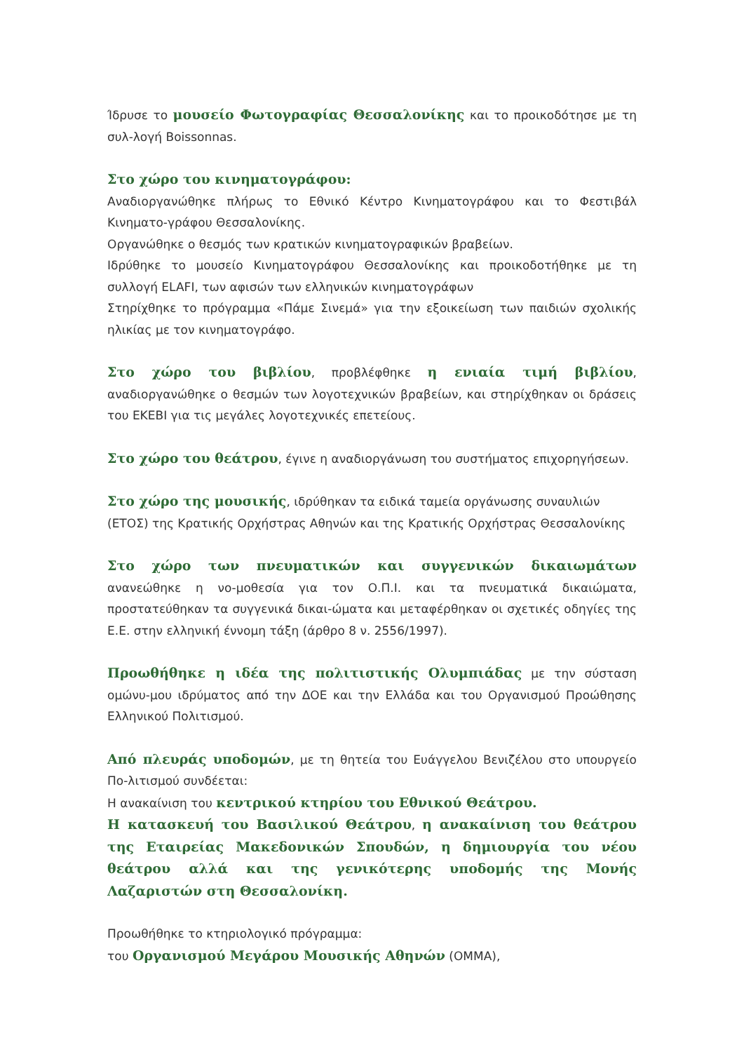Ίδρυσε το μουσείο Φωτογραφίας Θεσσαλονίκης και το προικοδότησε με τη συλ-λογή Boissonnas.
Στο χώρο του κινηματογράφου:
Αναδιοργανώθηκε πλήρως το Εθνικό Κέντρο Κινηματογράφου και το Φεστιβάλ Κινηματο-γράφου Θεσσαλονίκης.
Οργανώθηκε ο θεσμός των κρατικών κινηματογραφικών βραβείων.
Ιδρύθηκε το μουσείο Κινηματογράφου Θεσσαλονίκης και προικοδοτήθηκε με τη συλλογή ELAFI, των αφισών των ελληνικών κινηματογράφων
Στηρίχθηκε το πρόγραμμα «Πάμε Σινεμά» για την εξοικείωση των παιδιών σχολικής ηλικίας με τον κινηματογράφο.
Στο χώρο του βιβλίου, προβλέφθηκε η ενιαία τιμή βιβλίου, αναδιοργανώθηκε ο θεσμών των λογοτεχνικών βραβείων, και στηρίχθηκαν οι δράσεις του ΕΚΕΒΙ για τις μεγάλες λογοτεχνικές επετείους.
Στο χώρο του θεάτρου, έγινε η αναδιοργάνωση του συστήματος επιχορηγήσεων.
Στο χώρο της μουσικής, ιδρύθηκαν τα ειδικά ταμεία οργάνωσης συναυλιών
(ΕΤΟΣ) της Κρατικής Ορχήστρας Αθηνών και της Κρατικής Ορχήστρας Θεσσαλονίκης
Στο χώρο των πνευματικών και συγγενικών δικαιωμάτων ανανεώθηκε η νο-μοθεσία για τον Ο.Π.Ι. και τα πνευματικά δικαιώματα, προστατεύθηκαν τα συγγενικά δικαι-ώματα και μεταφέρθηκαν οι σχετικές οδηγίες της Ε.Ε. στην ελληνική έννομη τάξη (άρθρο 8 ν. 2556/1997).
Προωθήθηκε η ιδέα της πολιτιστικής Ολυμπιάδας με την σύσταση ομώνυ-μου ιδρύματος από την ΔΟΕ και την Ελλάδα και του Οργανισμού Προώθησης Ελληνικού Πολιτισμού.
Από πλευράς υποδομών, με τη θητεία του Ευάγγελου Βενιζέλου στο υπουργείο Πο-λιτισμού συνδέεται:
Η ανακαίνιση του κεντρικού κτηρίου του Εθνικού Θεάτρου.
Η κατασκευή του Βασιλικού Θεάτρου, η ανακαίνιση του θεάτρου της Εταιρείας Μακεδονικών Σπουδών, η δημιουργία του νέου θεάτρου αλλά και της γενικότερης υποδομής της Μονής Λαζαριστών στη Θεσσαλονίκη.
Προωθήθηκε το κτηριολογικό πρόγραμμα:
του Οργανισμού Μεγάρου Μουσικής Αθηνών (ΟΜΜΑ),